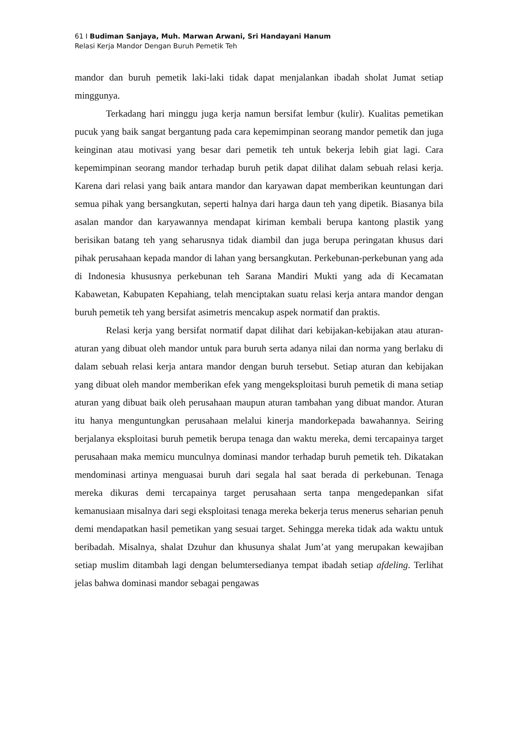61 I Budiman Sanjaya, Muh. Marwan Arwani, Sri Handayani Hanum
Relasi Kerja Mandor Dengan Buruh Pemetik Teh
mandor dan buruh pemetik laki-laki tidak dapat menjalankan ibadah sholat Jumat setiap minggunya.
Terkadang hari minggu juga kerja namun bersifat lembur (kulir). Kualitas pemetikan pucuk yang baik sangat bergantung pada cara kepemimpinan seorang mandor pemetik dan juga keinginan atau motivasi yang besar dari pemetik teh untuk bekerja lebih giat lagi. Cara kepemimpinan seorang mandor terhadap buruh petik dapat dilihat dalam sebuah relasi kerja. Karena dari relasi yang baik antara mandor dan karyawan dapat memberikan keuntungan dari semua pihak yang bersangkutan, seperti halnya dari harga daun teh yang dipetik. Biasanya bila asalan mandor dan karyawannya mendapat kiriman kembali berupa kantong plastik yang berisikan batang teh yang seharusnya tidak diambil dan juga berupa peringatan khusus dari pihak perusahaan kepada mandor di lahan yang bersangkutan. Perkebunan-perkebunan yang ada di Indonesia khususnya perkebunan teh Sarana Mandiri Mukti yang ada di Kecamatan Kabawetan, Kabupaten Kepahiang, telah menciptakan suatu relasi kerja antara mandor dengan buruh pemetik teh yang bersifat asimetris mencakup aspek normatif dan praktis.
Relasi kerja yang bersifat normatif dapat dilihat dari kebijakan-kebijakan atau aturan-aturan yang dibuat oleh mandor untuk para buruh serta adanya nilai dan norma yang berlaku di dalam sebuah relasi kerja antara mandor dengan buruh tersebut. Setiap aturan dan kebijakan yang dibuat oleh mandor memberikan efek yang mengeksploitasi buruh pemetik di mana setiap aturan yang dibuat baik oleh perusahaan maupun aturan tambahan yang dibuat mandor. Aturan itu hanya menguntungkan perusahaan melalui kinerja mandorkepada bawahannya. Seiring berjalanya eksploitasi buruh pemetik berupa tenaga dan waktu mereka, demi tercapainya target perusahaan maka memicu munculnya dominasi mandor terhadap buruh pemetik teh. Dikatakan mendominasi artinya menguasai buruh dari segala hal saat berada di perkebunan. Tenaga mereka dikuras demi tercapainya target perusahaan serta tanpa mengedepankan sifat kemanusiaan misalnya dari segi eksploitasi tenaga mereka bekerja terus menerus seharian penuh demi mendapatkan hasil pemetikan yang sesuai target. Sehingga mereka tidak ada waktu untuk beribadah. Misalnya, shalat Dzuhur dan khusunya shalat Jum’at yang merupakan kewajiban setiap muslim ditambah lagi dengan belumtersedianya tempat ibadah setiap afdeling. Terlihat jelas bahwa dominasi mandor sebagai pengawas